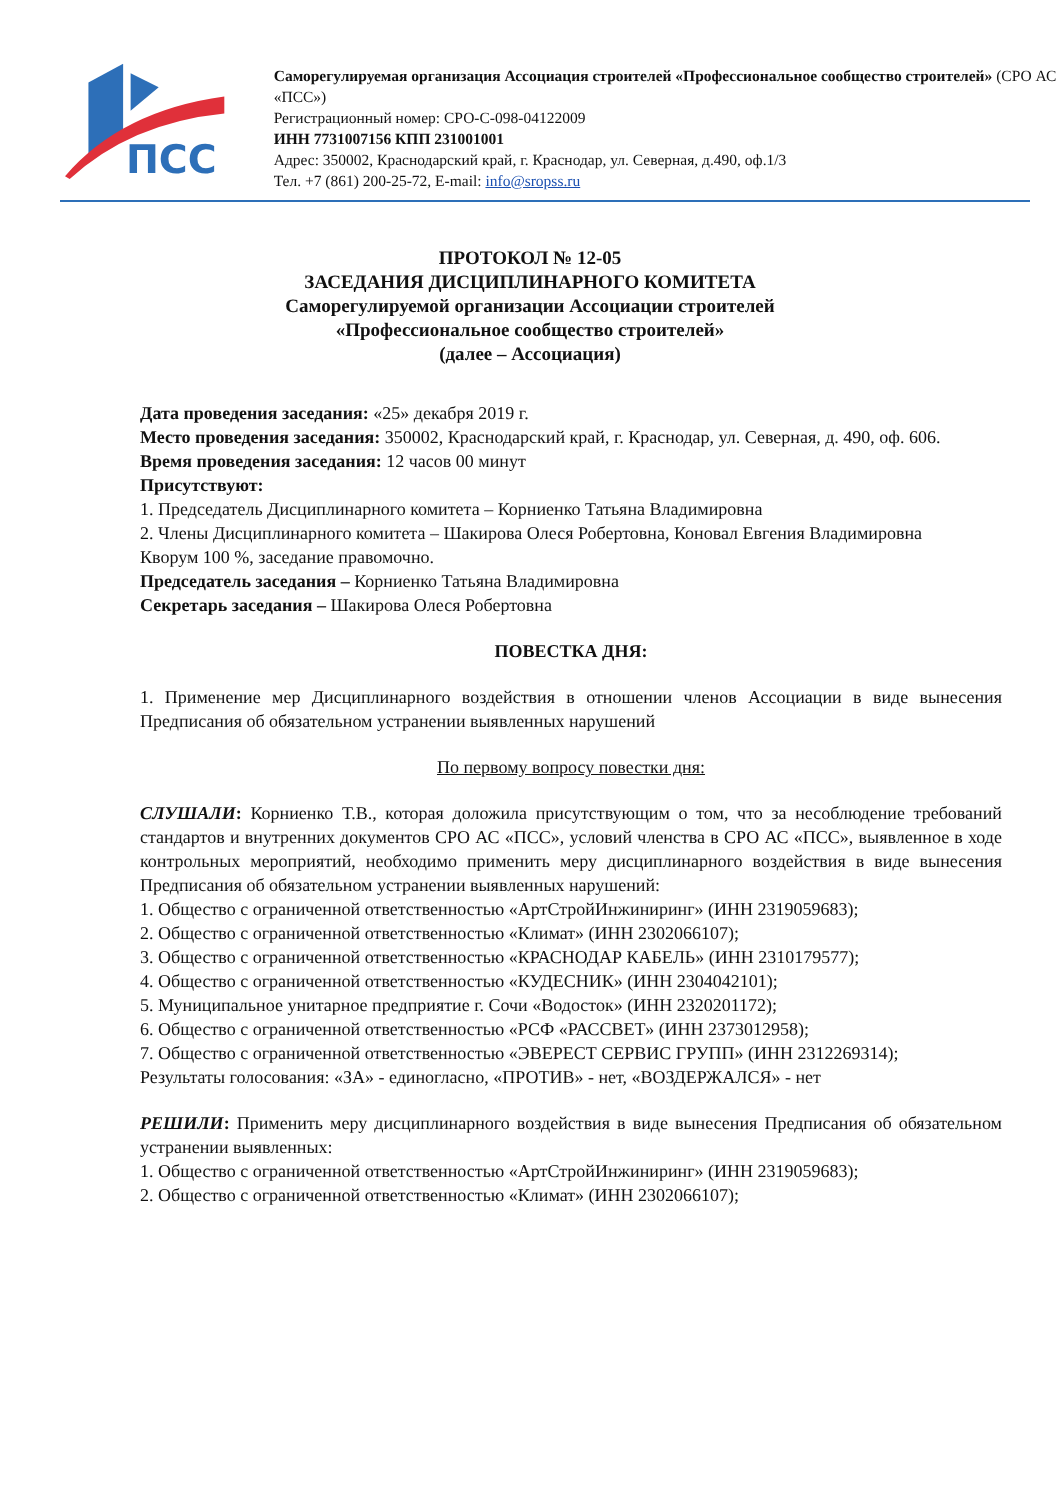ПСС
Саморегулируемая организация Ассоциация строителей «Профессиональное сообщество строителей» (СРО АС «ПСС»)
Регистрационный номер: СРО-С-098-04122009
ИНН 7731007156 КПП 231001001
Адрес: 350002, Краснодарский край, г. Краснодар, ул. Северная, д.490, оф.1/3
Тел. +7 (861) 200-25-72, E-mail: info@sropss.ru
ПРОТОКОЛ № 12-05
ЗАСЕДАНИЯ ДИСЦИПЛИНАРНОГО КОМИТЕТА
Саморегулируемой организации Ассоциации строителей
«Профессиональное сообщество строителей»
(далее – Ассоциация)
Дата проведения заседания: «25» декабря 2019 г.
Место проведения заседания: 350002, Краснодарский край, г. Краснодар, ул. Северная, д. 490, оф. 606.
Время проведения заседания: 12 часов 00 минут
Присутствуют:
1. Председатель Дисциплинарного комитета – Корниенко Татьяна Владимировна
2. Члены Дисциплинарного комитета – Шакирова Олеся Робертовна, Коновал Евгения Владимировна
Кворум 100 %, заседание правомочно.
Председатель заседания – Корниенко Татьяна Владимировна
Секретарь заседания – Шакирова Олеся Робертовна
ПОВЕСТКА ДНЯ:
1. Применение мер Дисциплинарного воздействия в отношении членов Ассоциации в виде вынесения Предписания об обязательном устранении выявленных нарушений
По первому вопросу повестки дня:
СЛУШАЛИ: Корниенко Т.В., которая доложила присутствующим о том, что за несоблюдение требований стандартов и внутренних документов СРО АС «ПСС», условий членства в СРО АС «ПСС», выявленное в ходе контрольных мероприятий, необходимо применить меру дисциплинарного воздействия в виде вынесения Предписания об обязательном устранении выявленных нарушений:
1. Общество с ограниченной ответственностью «АртСтройИнжиниринг» (ИНН 2319059683);
2. Общество с ограниченной ответственностью «Климат» (ИНН 2302066107);
3. Общество с ограниченной ответственностью «КРАСНОДАР КАБЕЛЬ» (ИНН 2310179577);
4. Общество с ограниченной ответственностью «КУДЕСНИК» (ИНН 2304042101);
5. Муниципальное унитарное предприятие г. Сочи «Водосток» (ИНН 2320201172);
6. Общество с ограниченной ответственностью «РСФ «РАССВЕТ» (ИНН 2373012958);
7. Общество с ограниченной ответственностью «ЭВЕРЕСТ СЕРВИС ГРУПП» (ИНН 2312269314);
Результаты голосования: «ЗА» - единогласно, «ПРОТИВ» - нет, «ВОЗДЕРЖАЛСЯ» - нет
РЕШИЛИ: Применить меру дисциплинарного воздействия в виде вынесения Предписания об обязательном устранении выявленных:
1. Общество с ограниченной ответственностью «АртСтройИнжиниринг» (ИНН 2319059683);
2. Общество с ограниченной ответственностью «Климат» (ИНН 2302066107);